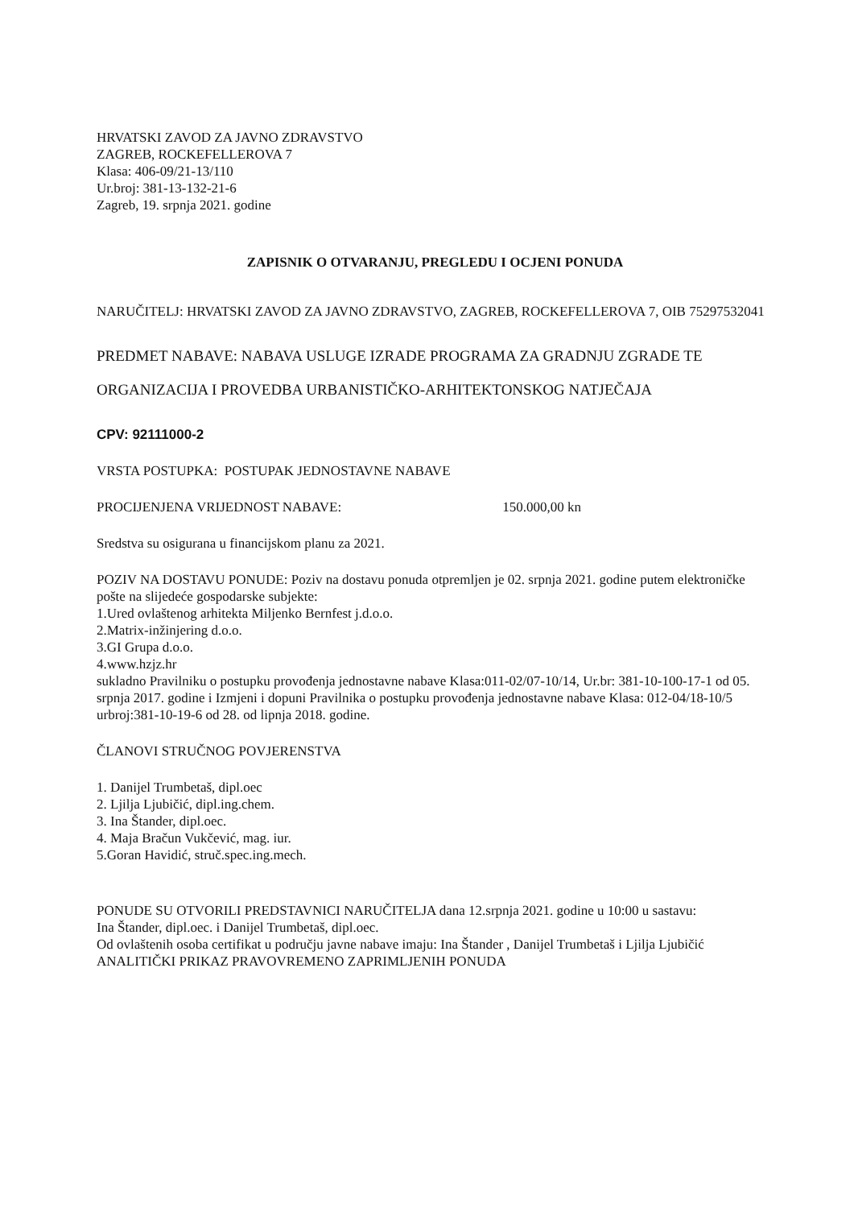HRVATSKI ZAVOD ZA JAVNO ZDRAVSTVO
ZAGREB, ROCKEFELLEROVA 7
Klasa: 406-09/21-13/110
Ur.broj: 381-13-132-21-6
Zagreb, 19. srpnja 2021. godine
ZAPISNIK O OTVARANJU, PREGLEDU I OCJENI PONUDA
NARUČITELJ: HRVATSKI ZAVOD ZA JAVNO ZDRAVSTVO, ZAGREB, ROCKEFELLEROVA 7, OIB 75297532041
PREDMET NABAVE: NABAVA USLUGE IZRADE PROGRAMA ZA GRADNJU ZGRADE TE ORGANIZACIJA I PROVEDBA URBANISTIČKO-ARHITEKTONSKOG NATJEČAJA
CPV: 92111000-2
VRSTA POSTUPKA: POSTUPAK JEDNOSTAVNE NABAVE
PROCIJENJENA VRIJEDNOST NABAVE: 150.000,00 kn
Sredstva su osigurana u financijskom planu za 2021.
POZIV NA DOSTAVU PONUDE: Poziv na dostavu ponuda otpremljen je 02. srpnja 2021. godine putem elektroničke pošte na slijedeće gospodarske subjekte:
1.Ured ovlaštenog arhitekta Miljenko Bernfest j.d.o.o.
2.Matrix-inžinjering d.o.o.
3.GI Grupa d.o.o.
4.www.hzjz.hr
sukladno Pravilniku o postupku provođenja jednostavne nabave Klasa:011-02/07-10/14, Ur.br: 381-10-100-17-1 od 05. srpnja 2017. godine i Izmjeni i dopuni Pravilnika o postupku provođenja jednostavne nabave Klasa: 012-04/18-10/5 urbroj:381-10-19-6 od 28. od lipnja 2018. godine.
ČLANOVI STRUČNOG POVJERENSTVA
1. Danijel Trumbetaš, dipl.oec
2. Ljilja Ljubičić, dipl.ing.chem.
3. Ina Štander, dipl.oec.
4. Maja Bračun Vukčević, mag. iur.
5.Goran Havidić, struč.spec.ing.mech.
PONUDE SU OTVORILI PREDSTAVNICI NARUČITELJA dana 12.srpnja 2021. godine u 10:00 u sastavu:
Ina Štander, dipl.oec. i Danijel Trumbetaš, dipl.oec.
Od ovlaštenih osoba certifikat u području javne nabave imaju: Ina Štander , Danijel Trumbetaš i Ljilja Ljubičić
ANALITIČKI PRIKAZ PRAVOVREMENO ZAPRIMLJENIH PONUDA